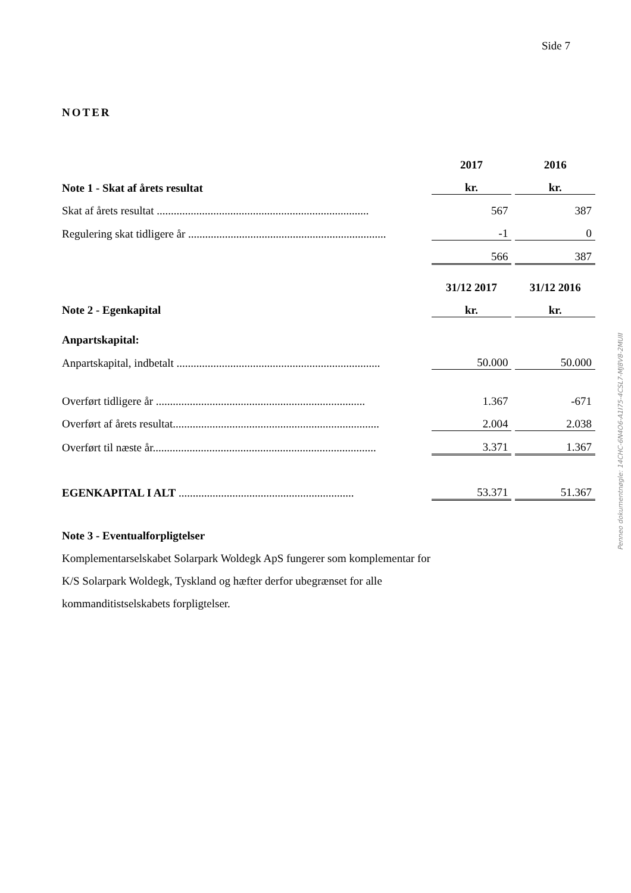Side 7
Penneo dokumentnøgle: 14CHC-6N4O6-A1I75-4CSL7-MJ8V8-2MUII
NOTER
| | 2017 | | 2016 |
| Note 1 - Skat af årets resultat | kr. | | kr. |
| Skat af årets resultat ........................................................................... | 567 | | 387 |
| Regulering skat tidligere år ...................................................................... | -1 | | 0 |
| | 566 | | 387 |
| | 31/12 2017 | | 31/12 2016 |
| Note 2 - Egenkapital | kr. | | kr. |
| Anpartskapital: | | | |
| Anpartskapital, indbetalt ........................................................................ | 50.000 | | 50.000 |
| Overført tidligere år .......................................................................... | 1.367 | | -671 |
| Overført af årets resultat......................................................................... | 2.004 | | 2.038 |
| Overført til næste år............................................................................... | 3.371 | | 1.367 |
| EGENKAPITAL I ALT .............................................................. | 53.371 | | 51.367 |
Note 3 - Eventualforpligtelser
Komplementarselskabet Solarpark Woldegk ApS fungerer som komplementar for
K/S Solarpark Woldegk, Tyskland og hæfter derfor ubegrænset for alle
kommanditistselskabets forpligtelser.